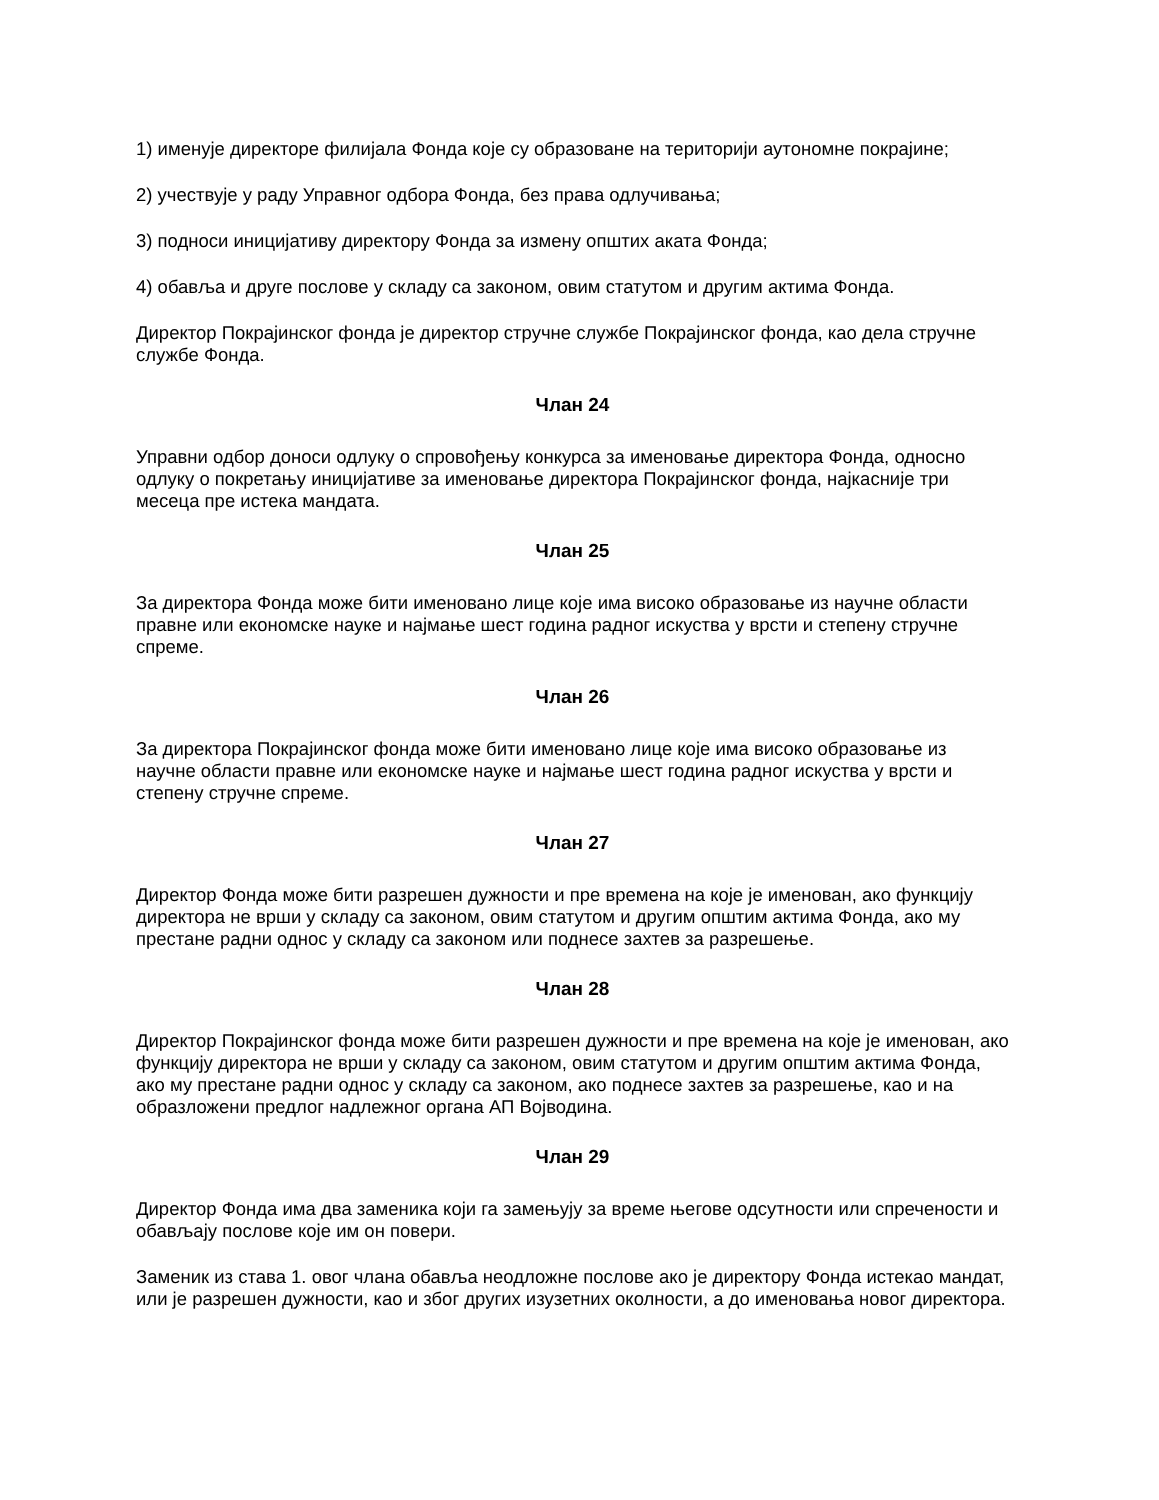1) именује директоре филијала Фонда које су образоване на територији аутономне покрајине;
2) учествује у раду Управног одбора Фонда, без права одлучивања;
3) подноси иницијативу директору Фонда за измену општих аката Фонда;
4) обавља и друге послове у складу са законом, овим статутом и другим актима Фонда.
Директор Покрајинског фонда је директор стручне службе Покрајинског фонда, као дела стручне службе Фонда.
Члан 24
Управни одбор доноси одлуку о спровођењу конкурса за именовање директора Фонда, односно одлуку о покретању иницијативе за именовање директора Покрајинског фонда, најкасније три месеца пре истека мандата.
Члан 25
За директора Фонда може бити именовано лице које има високо образовање из научне области правне или економске науке и најмање шест година радног искуства у врсти и степену стручне спреме.
Члан 26
За директора Покрајинског фонда може бити именовано лице које има високо образовање из научне области правне или економске науке и најмање шест година радног искуства у врсти и степену стручне спреме.
Члан 27
Директор Фонда може бити разрешен дужности и пре времена на које је именован, ако функцију директора не врши у складу са законом, овим статутом и другим општим актима Фонда, ако му престане радни однос у складу са законом или поднесе захтев за разрешење.
Члан 28
Директор Покрајинског фонда може бити разрешен дужности и пре времена на које је именован, ако функцију директора не врши у складу са законом, овим статутом и другим општим актима Фонда, ако му престане радни однос у складу са законом, ако поднесе захтев за разрешење, као и на образложени предлог надлежног органа АП Војводина.
Члан 29
Директор Фонда има два заменика који га замењују за време његове одсутности или спречености и обављају послове које им он повери.
Заменик из става 1. овог члана обавља неодложне послове ако је директору Фонда истекао мандат, или је разрешен дужности, као и због других изузетних околности, а до именовања новог директора.